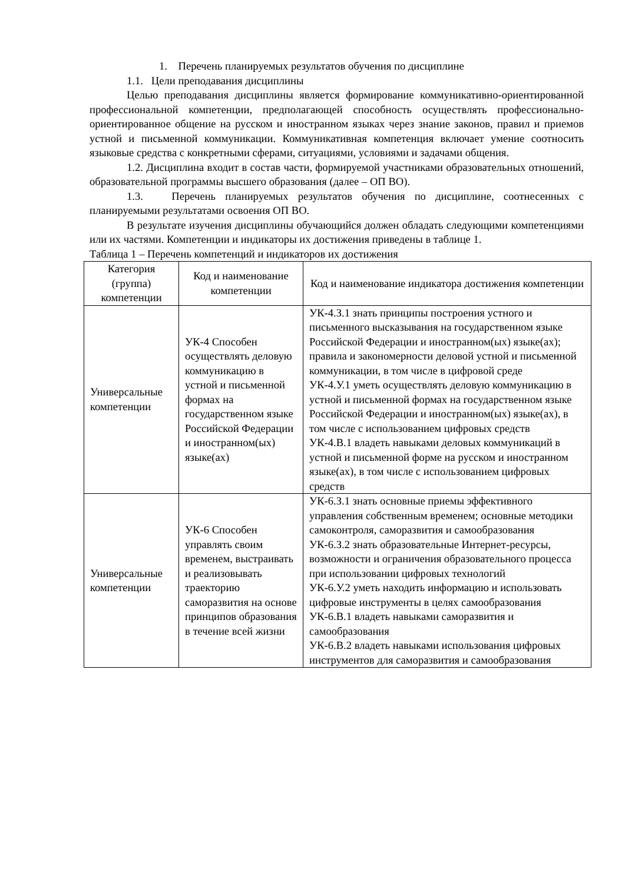1. Перечень планируемых результатов обучения по дисциплине
1.1. Цели преподавания дисциплины
Целью преподавания дисциплины является формирование коммуникативно-ориентированной профессиональной компетенции, предполагающей способность осуществлять профессионально-ориентированное общение на русском и иностранном языках через знание законов, правил и приемов устной и письменной коммуникации. Коммуникативная компетенция включает умение соотносить языковые средства с конкретными сферами, ситуациями, условиями и задачами общения.
1.2. Дисциплина входит в состав части, формируемой участниками образовательных отношений, образовательной программы высшего образования (далее – ОП ВО).
1.3. Перечень планируемых результатов обучения по дисциплине, соотнесенных с планируемыми результатами освоения ОП ВО.
В результате изучения дисциплины обучающийся должен обладать следующими компетенциями или их частями. Компетенции и индикаторы их достижения приведены в таблице 1.
Таблица 1 – Перечень компетенций и индикаторов их достижения
| Категория (группа) компетенции | Код и наименование компетенции | Код и наименование индикатора достижения компетенции |
| --- | --- | --- |
| Универсальные компетенции | УК-4 Способен осуществлять деловую коммуникацию в устной и письменной формах на государственном языке Российской Федерации и иностранном(ых) языке(ах) | УК-4.З.1 знать принципы построения устного и письменного высказывания на государственном языке Российской Федерации и иностранном(ых) языке(ах); правила и закономерности деловой устной и письменной коммуникации, в том числе в цифровой среде УК-4.У.1 уметь осуществлять деловую коммуникацию в устной и письменной формах на государственном языке Российской Федерации и иностранном(ых) языке(ах), в том числе с использованием цифровых средств УК-4.В.1 владеть навыками деловых коммуникаций в устной и письменной форме на русском и иностранном языке(ах), в том числе с использованием цифровых средств |
| Универсальные компетенции | УК-6 Способен управлять своим временем, выстраивать и реализовывать траекторию саморазвития на основе принципов образования в течение всей жизни | УК-6.З.1 знать основные приемы эффективного управления собственным временем; основные методики самоконтроля, саморазвития и самообразования УК-6.З.2 знать образовательные Интернет-ресурсы, возможности и ограничения образовательного процесса при использовании цифровых технологий УК-6.У.2 уметь находить информацию и использовать цифровые инструменты в целях самообразования УК-6.В.1 владеть навыками саморазвития и самообразования УК-6.В.2 владеть навыками использования цифровых инструментов для саморазвития и самообразования |